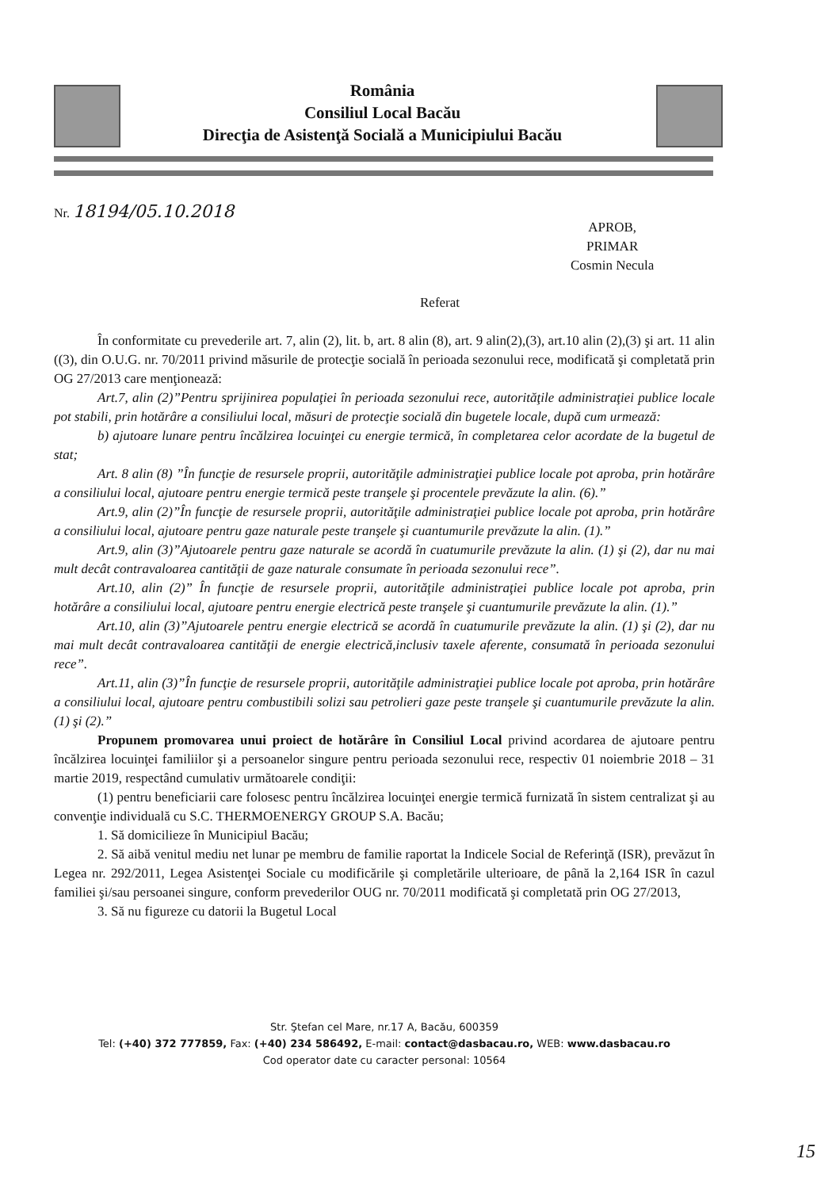România
Consiliul Local Bacău
Direcţia de Asistenţă Socială a Municipiului Bacău
Nr. 18194/05.10.2018
APROB,
PRIMAR
Cosmin Necula
Referat
În conformitate cu prevederile art. 7, alin (2), lit. b, art. 8 alin (8), art. 9 alin(2),(3), art.10 alin (2),(3) şi art. 11 alin ((3), din O.U.G. nr. 70/2011 privind măsurile de protecţie socială în perioada sezonului rece, modificată şi completată prin OG 27/2013 care menţionează:
Art.7, alin (2)”Pentru sprijinirea populaţiei în perioada sezonului rece, autorităţile administraţiei publice locale pot stabili, prin hotărâre a consiliului local, măsuri de protecţie socială din bugetele locale, după cum urmează:
b) ajutoare lunare pentru încălzirea locuinţei cu energie termică, în completarea celor acordate de la bugetul de stat;
Art. 8 alin (8) ”În funcţie de resursele proprii, autorităţile administraţiei publice locale pot aproba, prin hotărâre a consiliului local, ajutoare pentru energie termică peste tranşele şi procentele prevăzute la alin. (6).”
Art.9, alin (2)”În funcţie de resursele proprii, autorităţile administraţiei publice locale pot aproba, prin hotărâre a consiliului local, ajutoare pentru gaze naturale peste tranşele şi cuantumurile prevăzute la alin. (1).”
Art.9, alin (3)”Ajutoarele pentru gaze naturale se acordă în cuatumurile prevăzute la alin. (1) şi (2), dar nu mai mult decât contravaloarea cantităţii de gaze naturale consumate în perioada sezonului rece”.
Art.10, alin (2)” În funcţie de resursele proprii, autorităţile administraţiei publice locale pot aproba, prin hotărâre a consiliului local, ajutoare pentru energie electrică peste tranşele şi cuantumurile prevăzute la alin. (1).”
Art.10, alin (3)”Ajutoarele pentru energie electrică se acordă în cuatumurile prevăzute la alin. (1) şi (2), dar nu mai mult decât contravaloarea cantităţii de energie electrică,inclusiv taxele aferente, consumată în perioada sezonului rece”.
Art.11, alin (3)”În funcţie de resursele proprii, autorităţile administraţiei publice locale pot aproba, prin hotărâre a consiliului local, ajutoare pentru combustibili solizi sau petrolieri gaze peste tranşele şi cuantumurile prevăzute la alin. (1) şi (2).”
Propunem promovarea unui proiect de hotărâre în Consiliul Local privind acordarea de ajutoare pentru încălzirea locuinţei familiilor şi a persoanelor singure pentru perioada sezonului rece, respectiv 01 noiembrie 2018 – 31 martie 2019, respectând cumulativ următoarele condiţii:
(1) pentru beneficiarii care folosesc pentru încălzirea locuinţei energie termică furnizată în sistem centralizat şi au convenţie individuală cu S.C. THERMOENERGY GROUP S.A. Bacău;
1. Să domicilieze în Municipiul Bacău;
2. Să aibă venitul mediu net lunar pe membru de familie raportat la Indicele Social de Referinţă (ISR), prevăzut în Legea nr. 292/2011, Legea Asistenţei Sociale cu modificările şi completările ulterioare, de până la 2,164 ISR în cazul familiei şi/sau persoanei singure, conform prevederilor OUG nr. 70/2011 modificată şi completată prin OG 27/2013,
3. Să nu figureze cu datorii la Bugetul Local
Str. Ştefan cel Mare, nr.17 A, Bacău, 600359
Tel: (+40) 372 777859, Fax: (+40) 234 586492, E-mail: contact@dasbacau.ro, WEB: www.dasbacau.ro
Cod operator date cu caracter personal: 10564
15